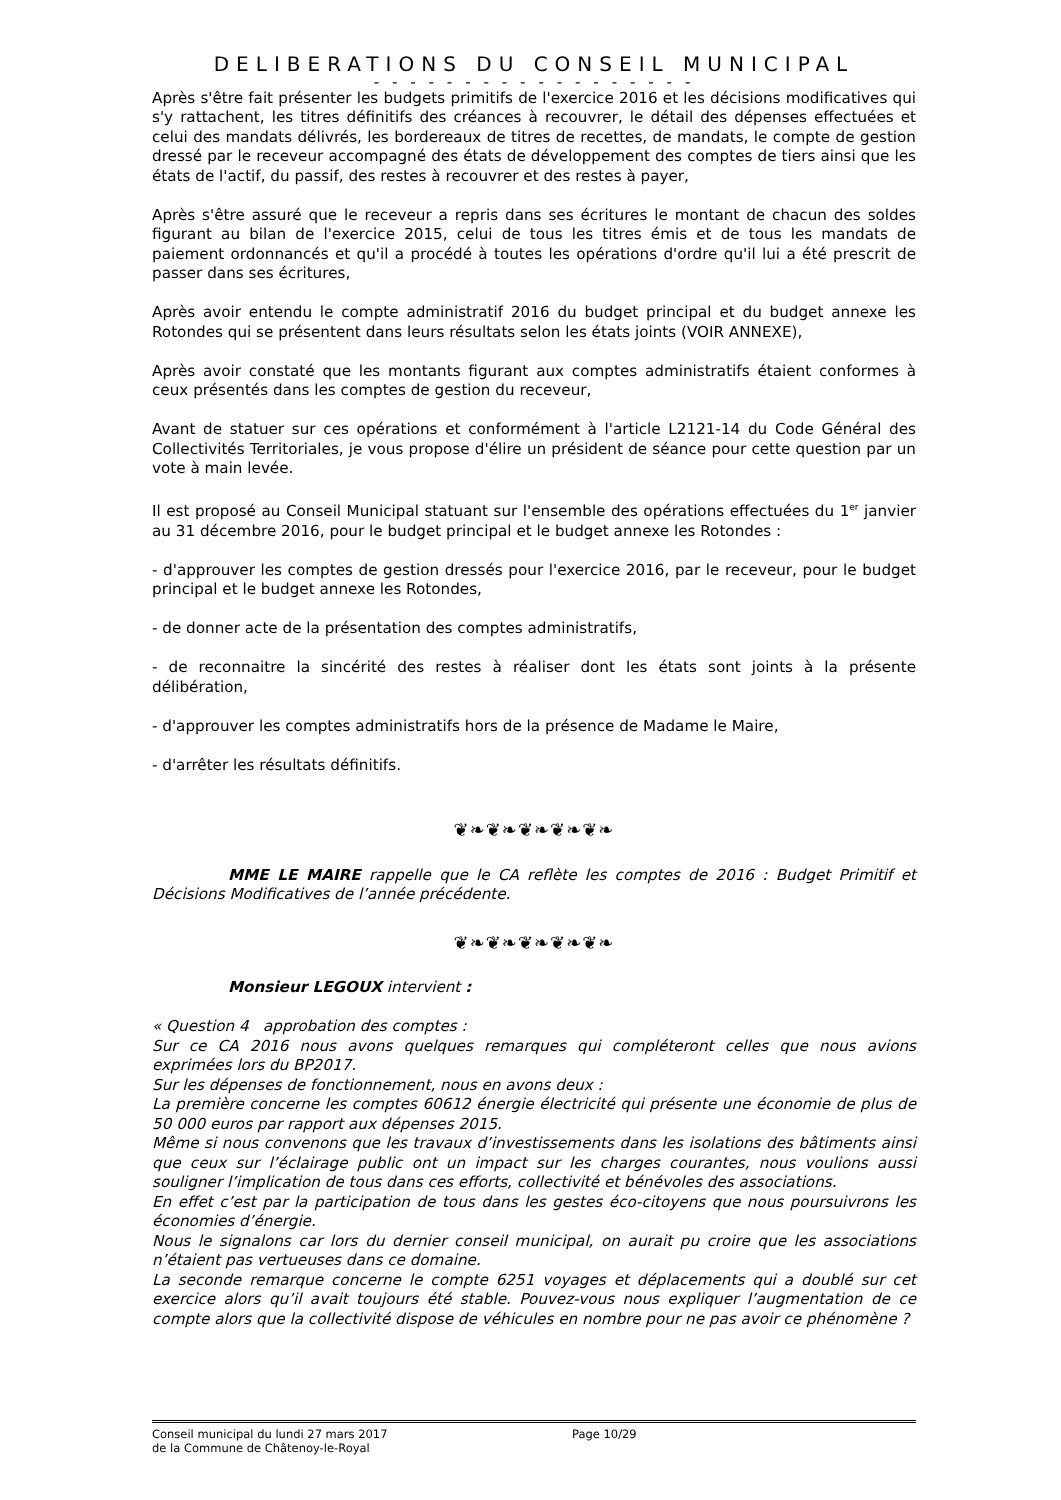DELIBERATIONS DU CONSEIL MUNICIPAL
- - - - - - - - - - - - - - - - - -
Après s'être fait présenter les budgets primitifs de l'exercice 2016 et les décisions modificatives qui s'y rattachent, les titres définitifs des créances à recouvrer, le détail des dépenses effectuées et celui des mandats délivrés, les bordereaux de titres de recettes, de mandats, le compte de gestion dressé par le receveur accompagné des états de développement des comptes de tiers ainsi que les états de l'actif, du passif, des restes à recouvrer et des restes à payer,
Après s'être assuré que le receveur a repris dans ses écritures le montant de chacun des soldes figurant au bilan de l'exercice 2015, celui de tous les titres émis et de tous les mandats de paiement ordonnancés et qu'il a procédé à toutes les opérations d'ordre qu'il lui a été prescrit de passer dans ses écritures,
Après avoir entendu le compte administratif 2016 du budget principal et du budget annexe les Rotondes qui se présentent dans leurs résultats selon les états joints (VOIR ANNEXE),
Après avoir constaté que les montants figurant aux comptes administratifs étaient conformes à ceux présentés dans les comptes de gestion du receveur,
Avant de statuer sur ces opérations et conformément à l'article L2121-14 du Code Général des Collectivités Territoriales, je vous propose d'élire un président de séance pour cette question par un vote à main levée.
Il est proposé au Conseil Municipal statuant sur l'ensemble des opérations effectuées du 1<sup>er</sup> janvier au 31 décembre 2016, pour le budget principal et le budget annexe les Rotondes :
- d'approuver les comptes de gestion dressés pour l'exercice 2016, par le receveur, pour le budget principal et le budget annexe les Rotondes,
- de donner acte de la présentation des comptes administratifs,
- de reconnaitre la sincérité des restes à réaliser dont les états sont joints à la présente délibération,
- d'approuver les comptes administratifs hors de la présence de Madame le Maire,
- d'arrêter les résultats définitifs.
❦❧❦❧❦❧❦❧❦❧
MME LE MAIRE rappelle que le CA reflète les comptes de 2016 : Budget Primitif et Décisions Modificatives de l’année précédente.
❦❧❦❧❦❧❦❧❦❧
Monsieur LEGOUX intervient :
« Question 4 approbation des comptes :
Sur ce CA 2016 nous avons quelques remarques qui compléteront celles que nous avions exprimées lors du BP2017.
Sur les dépenses de fonctionnement, nous en avons deux :
La première concerne les comptes 60612 énergie électricité qui présente une économie de plus de 50 000 euros par rapport aux dépenses 2015.
Même si nous convenons que les travaux d’investissements dans les isolations des bâtiments ainsi que ceux sur l’éclairage public ont un impact sur les charges courantes, nous voulions aussi souligner l’implication de tous dans ces efforts, collectivité et bénévoles des associations.
En effet c’est par la participation de tous dans les gestes éco-citoyens que nous poursuivrons les économies d’énergie.
Nous le signalons car lors du dernier conseil municipal, on aurait pu croire que les associations n’étaient pas vertueuses dans ce domaine.
La seconde remarque concerne le compte 6251 voyages et déplacements qui a doublé sur cet exercice alors qu’il avait toujours été stable. Pouvez-vous nous expliquer l’augmentation de ce compte alors que la collectivité dispose de véhicules en nombre pour ne pas avoir ce phénomène ?
Conseil municipal du lundi 27 mars 2017
de la Commune de Châtenoy-le-Royal
Page 10/29